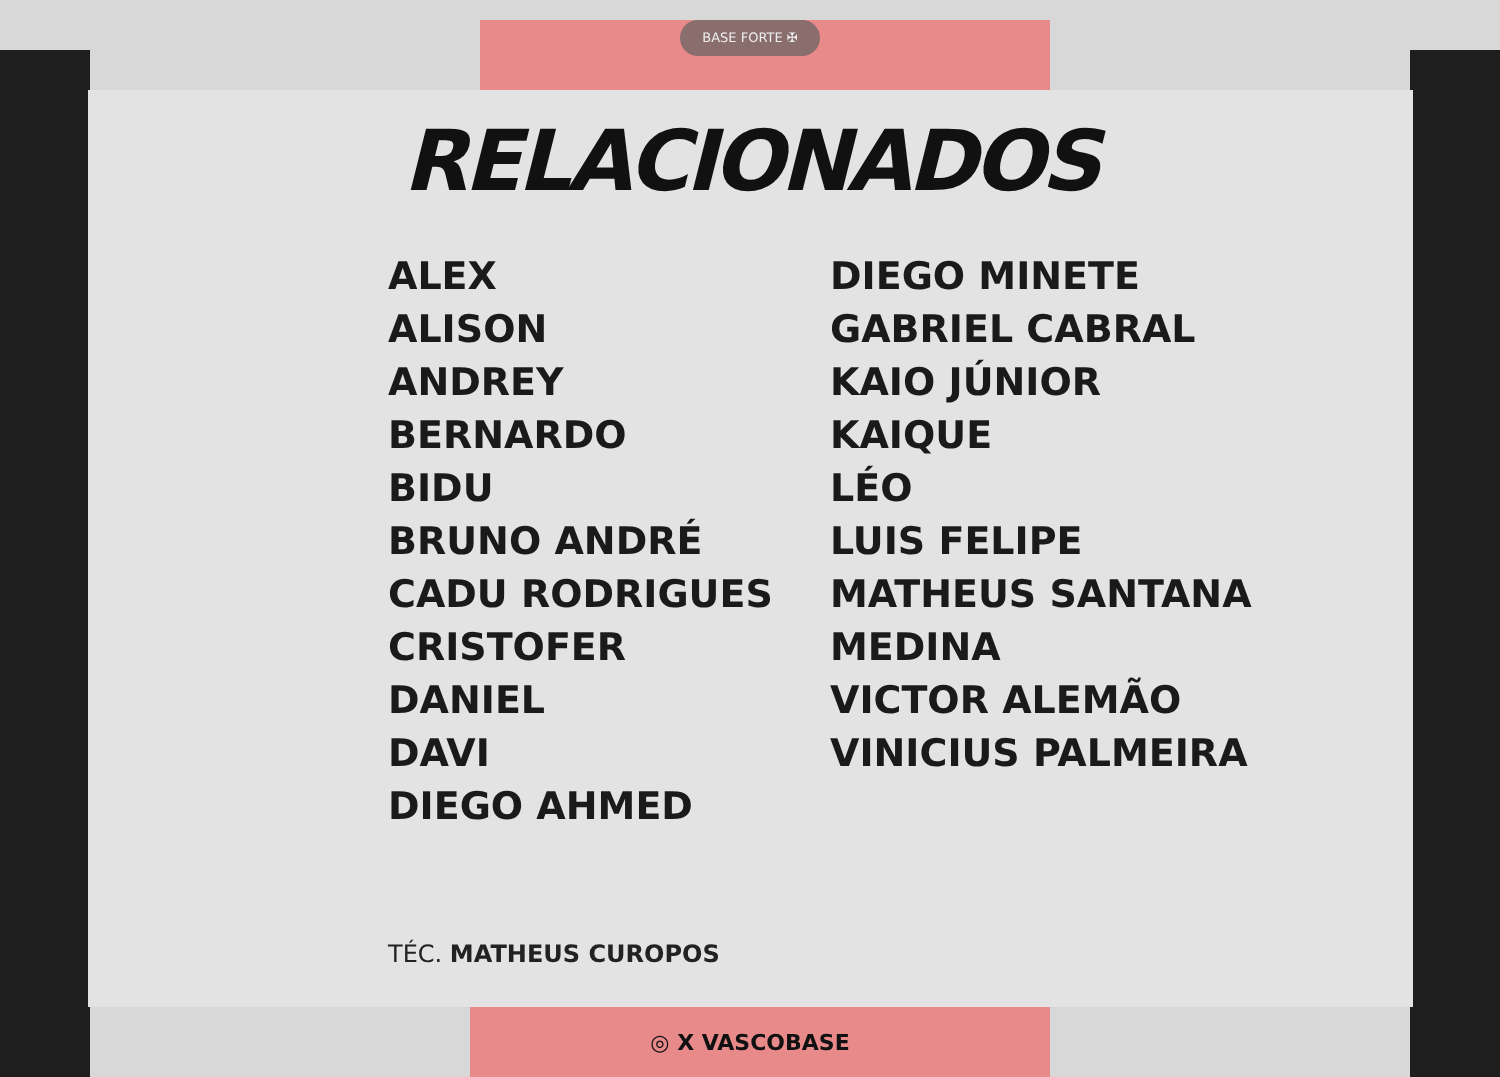BASE FORTE ✠
RELACIONADOS
ALEX
ALISON
ANDREY
BERNARDO
BIDU
BRUNO ANDRÉ
CADU RODRIGUES
CRISTOFER
DANIEL
DAVI
DIEGO AHMED
DIEGO MINETE
GABRIEL CABRAL
KAIO JÚNIOR
KAIQUE
LÉO
LUIS FELIPE
MATHEUS SANTANA
MEDINA
VICTOR ALEMÃO
VINICIUS PALMEIRA
TÉC. MATHEUS CUROPOS
◎ X VASCOBASE